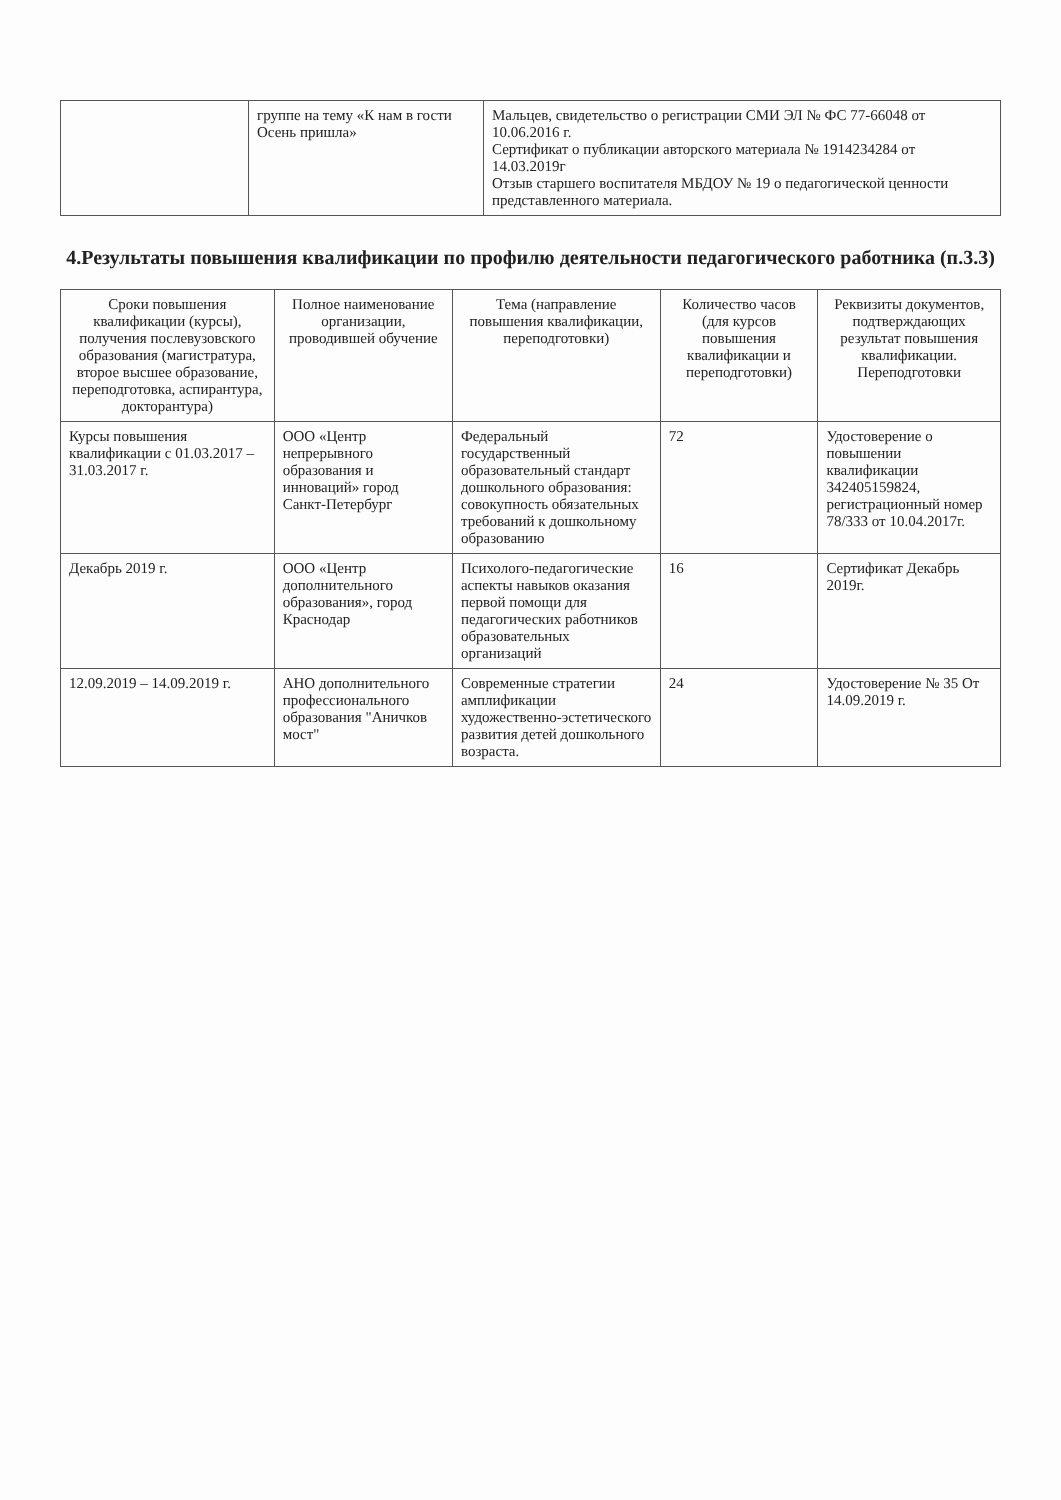| | группе на тему «К нам в гости Осень пришла» | Мальцев, свидетельство о регистрации СМИ ЭЛ № ФС 77-66048 от 10.06.2016 г. Сертификат о публикации авторского материала № 1914234284 от 14.03.2019г Отзыв старшего воспитателя МБДОУ № 19 о педагогической ценности представленного материала. |
4.Результаты повышения квалификации по профилю деятельности педагогического работника (п.3.3)
| Сроки повышения квалификации (курсы), получения послевузовского образования (магистратура, второе высшее образование, переподготовка, аспирантура, докторантура) | Полное наименование организации, проводившей обучение | Тема (направление повышения квалификации, переподготовки) | Количество часов (для курсов повышения квалификации и переподготовки) | Реквизиты документов, подтверждающих результат повышения квалификации. Переподготовки |
| --- | --- | --- | --- | --- |
| Курсы повышения квалификации с 01.03.2017 – 31.03.2017 г. | ООО «Центр непрерывного образования и инноваций» город Санкт-Петербург | Федеральный государственный образовательный стандарт дошкольного образования: совокупность обязательных требований к дошкольному образованию | 72 | Удостоверение о повышении квалификации 342405159824, регистрационный номер 78/333 от 10.04.2017г. |
| Декабрь 2019 г. | ООО «Центр дополнительного образования», город Краснодар | Психолого-педагогические аспекты навыков оказания первой помощи для педагогических работников образовательных организаций | 16 | Сертификат Декабрь 2019г. |
| 12.09.2019 – 14.09.2019 г. | АНО дополнительного профессионального образования "Аничков мост" | Современные стратегии амплификации художественно-эстетического развития детей дошкольного возраста. | 24 | Удостоверение № 35 От 14.09.2019 г. |